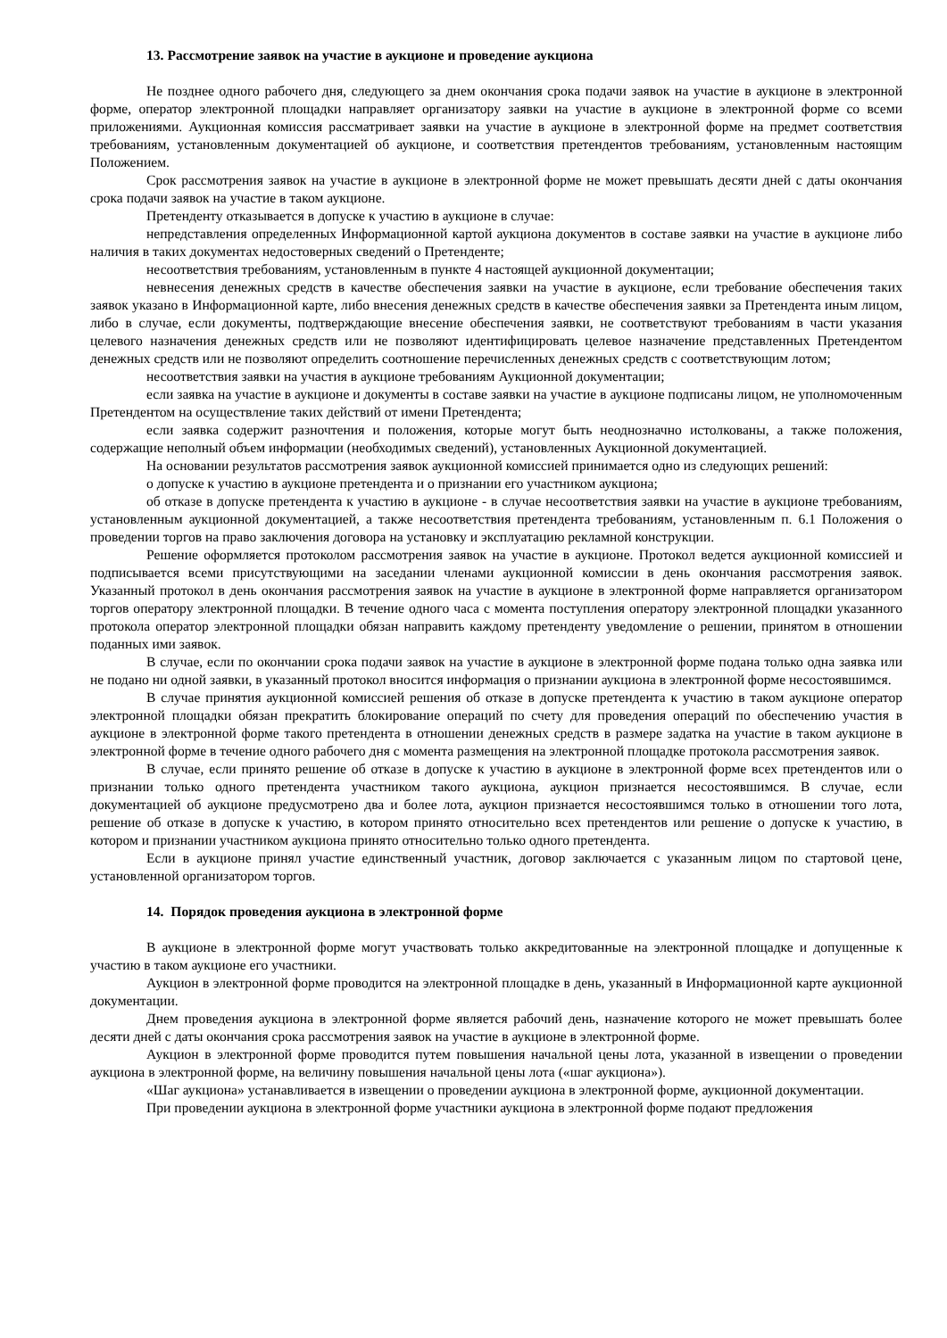13. Рассмотрение заявок на участие в аукционе и проведение аукциона
Не позднее одного рабочего дня, следующего за днем окончания срока подачи заявок на участие в аукционе в электронной форме, оператор электронной площадки направляет организатору заявки на участие в аукционе в электронной форме со всеми приложениями. Аукционная комиссия рассматривает заявки на участие в аукционе в электронной форме на предмет соответствия требованиям, установленным документацией об аукционе, и соответствия претендентов требованиям, установленным настоящим Положением.
Срок рассмотрения заявок на участие в аукционе в электронной форме не может превышать десяти дней с даты окончания срока подачи заявок на участие в таком аукционе.
Претенденту отказывается в допуске к участию в аукционе в случае:
непредставления определенных Информационной картой аукциона документов в составе заявки на участие в аукционе либо наличия в таких документах недостоверных сведений о Претенденте;
несоответствия требованиям, установленным в пункте 4 настоящей аукционной документации;
невнесения денежных средств в качестве обеспечения заявки на участие в аукционе, если требование обеспечения таких заявок указано в Информационной карте, либо внесения денежных средств в качестве обеспечения заявки за Претендента иным лицом, либо в случае, если документы, подтверждающие внесение обеспечения заявки, не соответствуют требованиям в части указания целевого назначения денежных средств или не позволяют идентифицировать целевое назначение представленных Претендентом денежных средств или не позволяют определить соотношение перечисленных денежных средств с соответствующим лотом;
несоответствия заявки на участия в аукционе требованиям Аукционной документации;
если заявка на участие в аукционе и документы в составе заявки на участие в аукционе подписаны лицом, не уполномоченным Претендентом на осуществление таких действий от имени Претендента;
если заявка содержит разночтения и положения, которые могут быть неоднозначно истолкованы, а также положения, содержащие неполный объем информации (необходимых сведений), установленных Аукционной документацией.
На основании результатов рассмотрения заявок аукционной комиссией принимается одно из следующих решений:
о допуске к участию в аукционе претендента и о признании его участником аукциона;
об отказе в допуске претендента к участию в аукционе - в случае несоответствия заявки на участие в аукционе требованиям, установленным аукционной документацией, а также несоответствия претендента требованиям, установленным п. 6.1 Положения о проведении торгов на право заключения договора на установку и эксплуатацию рекламной конструкции.
Решение оформляется протоколом рассмотрения заявок на участие в аукционе. Протокол ведется аукционной комиссией и подписывается всеми присутствующими на заседании членами аукционной комиссии в день окончания рассмотрения заявок. Указанный протокол в день окончания рассмотрения заявок на участие в аукционе в электронной форме направляется организатором торгов оператору электронной площадки. В течение одного часа с момента поступления оператору электронной площадки указанного протокола оператор электронной площадки обязан направить каждому претенденту уведомление о решении, принятом в отношении поданных ими заявок.
В случае, если по окончании срока подачи заявок на участие в аукционе в электронной форме подана только одна заявка или не подано ни одной заявки, в указанный протокол вносится информация о признании аукциона в электронной форме несостоявшимся.
В случае принятия аукционной комиссией решения об отказе в допуске претендента к участию в таком аукционе оператор электронной площадки обязан прекратить блокирование операций по счету для проведения операций по обеспечению участия в аукционе в электронной форме такого претендента в отношении денежных средств в размере задатка на участие в таком аукционе в электронной форме в течение одного рабочего дня с момента размещения на электронной площадке протокола рассмотрения заявок.
В случае, если принято решение об отказе в допуске к участию в аукционе в электронной форме всех претендентов или о признании только одного претендента участником такого аукциона, аукцион признается несостоявшимся. В случае, если документацией об аукционе предусмотрено два и более лота, аукцион признается несостоявшимся только в отношении того лота, решение об отказе в допуске к участию, в котором принято относительно всех претендентов или решение о допуске к участию, в котором и признании участником аукциона принято относительно только одного претендента.
Если в аукционе принял участие единственный участник, договор заключается с указанным лицом по стартовой цене, установленной организатором торгов.
14. Порядок проведения аукциона в электронной форме
В аукционе в электронной форме могут участвовать только аккредитованные на электронной площадке и допущенные к участию в таком аукционе его участники.
Аукцион в электронной форме проводится на электронной площадке в день, указанный в Информационной карте аукционной документации.
Днем проведения аукциона в электронной форме является рабочий день, назначение которого не может превышать более десяти дней с даты окончания срока рассмотрения заявок на участие в аукционе в электронной форме.
Аукцион в электронной форме проводится путем повышения начальной цены лота, указанной в извещении о проведении аукциона в электронной форме, на величину повышения начальной цены лота («шаг аукциона»).
«Шаг аукциона» устанавливается в извещении о проведении аукциона в электронной форме, аукционной документации.
При проведении аукциона в электронной форме участники аукциона в электронной форме подают предложения